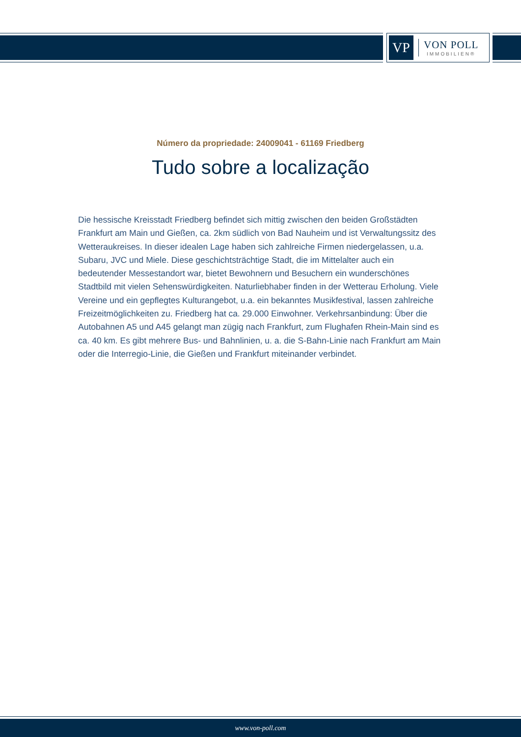VP
VON POLL
IMMOBILIEN®
Número da propriedade: 24009041 - 61169 Friedberg
Tudo sobre a localização
Die hessische Kreisstadt Friedberg befindet sich mittig zwischen den beiden Großstädten Frankfurt am Main und Gießen, ca. 2km südlich von Bad Nauheim und ist Verwaltungssitz des Wetteraukreises. In dieser idealen Lage haben sich zahlreiche Firmen niedergelassen, u.a. Subaru, JVC und Miele. Diese geschichtsträchtige Stadt, die im Mittelalter auch ein bedeutender Messestandort war, bietet Bewohnern und Besuchern ein wunderschönes Stadtbild mit vielen Sehenswürdigkeiten. Naturliebhaber finden in der Wetterau Erholung. Viele Vereine und ein gepflegtes Kulturangebot, u.a. ein bekanntes Musikfestival, lassen zahlreiche Freizeitmöglichkeiten zu. Friedberg hat ca. 29.000 Einwohner. Verkehrsanbindung: Über die Autobahnen A5 und A45 gelangt man zügig nach Frankfurt, zum Flughafen Rhein-Main sind es ca. 40 km. Es gibt mehrere Bus- und Bahnlinien, u. a. die S-Bahn-Linie nach Frankfurt am Main oder die Interregio-Linie, die Gießen und Frankfurt miteinander verbindet.
www.von-poll.com